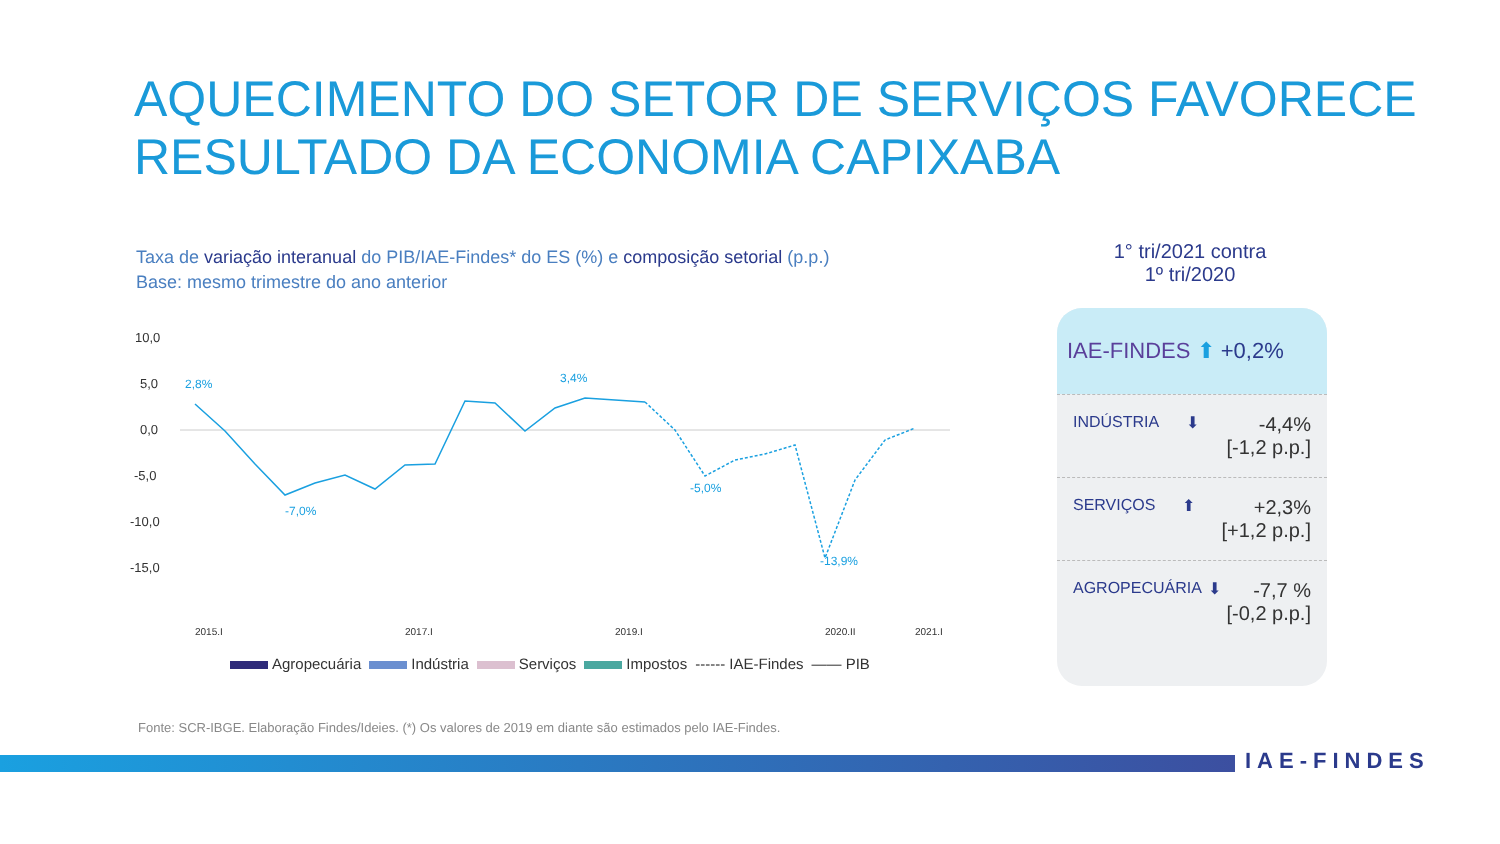AQUECIMENTO DO SETOR DE SERVIÇOS FAVORECE
RESULTADO DA ECONOMIA CAPIXABA
Taxa de variação interanual do PIB/IAE-Findes* do ES (%) e composição setorial (p.p.)
Base: mesmo trimestre do ano anterior
10,0
5,0
0,0
-5,0
-10,0
-15,0
2,8%
3,4%
-13,9%
-5,0%
-7,0%
2015.I
2017.I
2019.I
2020.II
2021.I
Agropecuária Indústria Serviços Impostos ------ IAE-Findes —— PIB
1° tri/2021 contra
1º tri/2020
IAE-FINDES ⬆ +0,2%
INDÚSTRIA ⬇ -4,4%
[-1,2 p.p.]
SERVIÇOS ⬆ +2,3%
[+1,2 p.p.]
AGROPECUÁRIA ⬇ -7,7 %
[-0,2 p.p.]
Fonte: SCR-IBGE. Elaboração Findes/Ideies. (*) Os valores de 2019 em diante são estimados pelo IAE-Findes.
IAE-FINDES